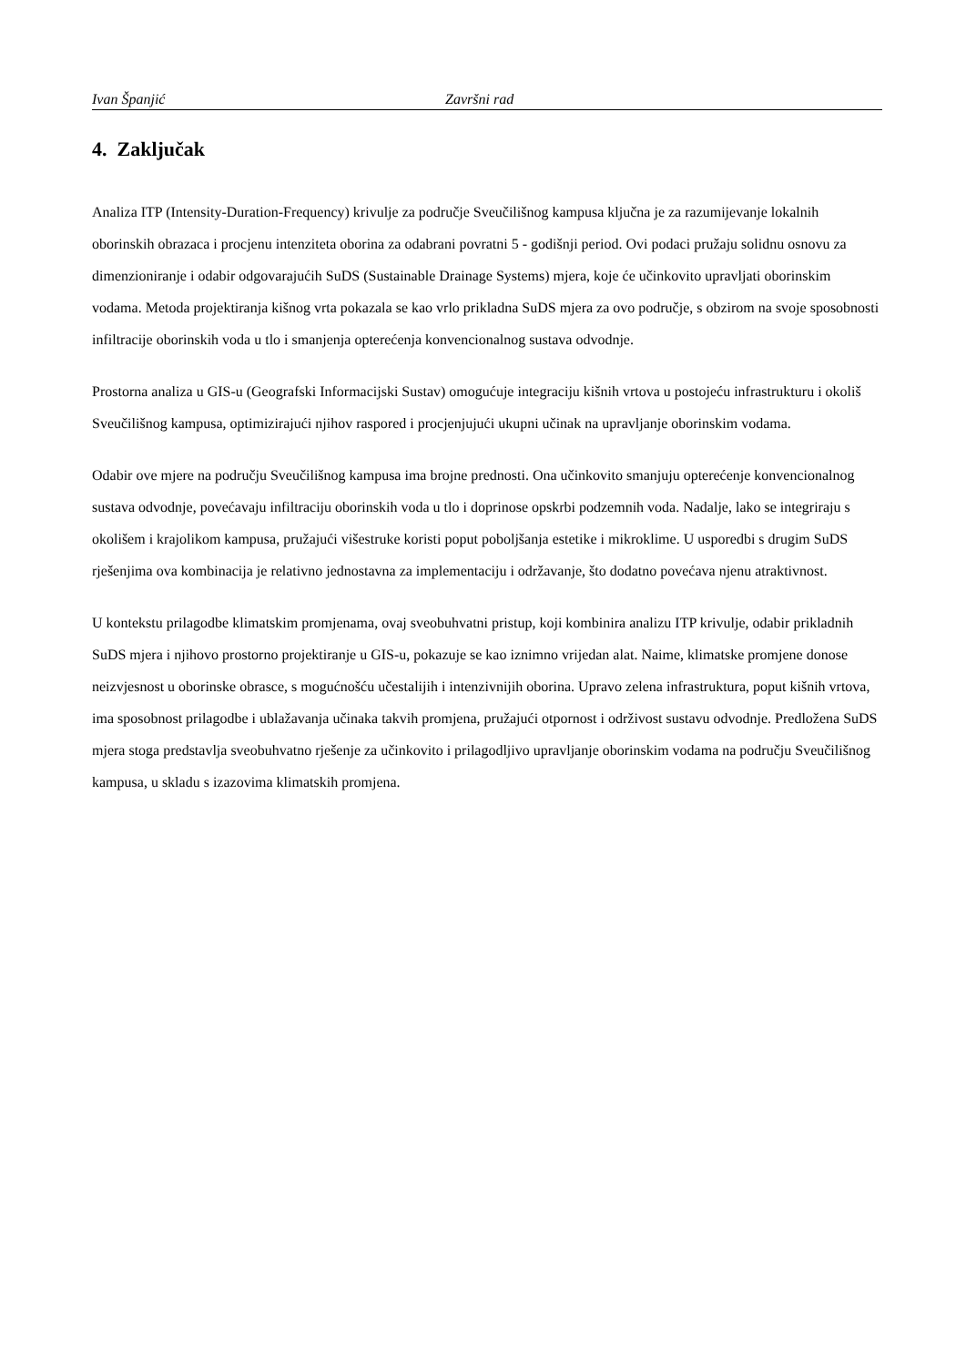Ivan Španjić Završni rad
4. Zaključak
Analiza ITP (Intensity-Duration-Frequency) krivulje za područje Sveučilišnog kampusa ključna je za razumijevanje lokalnih oborinskih obrazaca i procjenu intenziteta oborina za odabrani povratni 5 - godišnji period. Ovi podaci pružaju solidnu osnovu za dimenzioniranje i odabir odgovarajućih SuDS (Sustainable Drainage Systems) mjera, koje će učinkovito upravljati oborinskim vodama. Metoda projektiranja kišnog vrta pokazala se kao vrlo prikladna SuDS mjera za ovo područje, s obzirom na svoje sposobnosti infiltracije oborinskih voda u tlo i smanjenja opterećenja konvencionalnog sustava odvodnje.
Prostorna analiza u GIS-u (Geografski Informacijski Sustav) omogućuje integraciju kišnih vrtova u postojeću infrastrukturu i okoliš Sveučilišnog kampusa, optimizirajući njihov raspored i procjenjujući ukupni učinak na upravljanje oborinskim vodama.
Odabir ove mjere na području Sveučilišnog kampusa ima brojne prednosti. Ona učinkovito smanjuju opterećenje konvencionalnog sustava odvodnje, povećavaju infiltraciju oborinskih voda u tlo i doprinose opskrbi podzemnih voda. Nadalje, lako se integriraju s okolišem i krajolikom kampusa, pružajući višestruke koristi poput poboljšanja estetike i mikroklime. U usporedbi s drugim SuDS rješenjima ova kombinacija je relativno jednostavna za implementaciju i održavanje, što dodatno povećava njenu atraktivnost.
U kontekstu prilagodbe klimatskim promjenama, ovaj sveobuhvatni pristup, koji kombinira analizu ITP krivulje, odabir prikladnih SuDS mjera i njihovo prostorno projektiranje u GIS-u, pokazuje se kao iznimno vrijedan alat. Naime, klimatske promjene donose neizvjesnost u oborinske obrasce, s mogućnošću učestalijih i intenzivnijih oborina. Upravo zelena infrastruktura, poput kišnih vrtova, ima sposobnost prilagodbe i ublažavanja učinaka takvih promjena, pružajući otpornost i održivost sustavu odvodnje. Predložena SuDS mjera stoga predstavlja sveobuhvatno rješenje za učinkovito i prilagodljivo upravljanje oborinskim vodama na području Sveučilišnog kampusa, u skladu s izazovima klimatskih promjena.